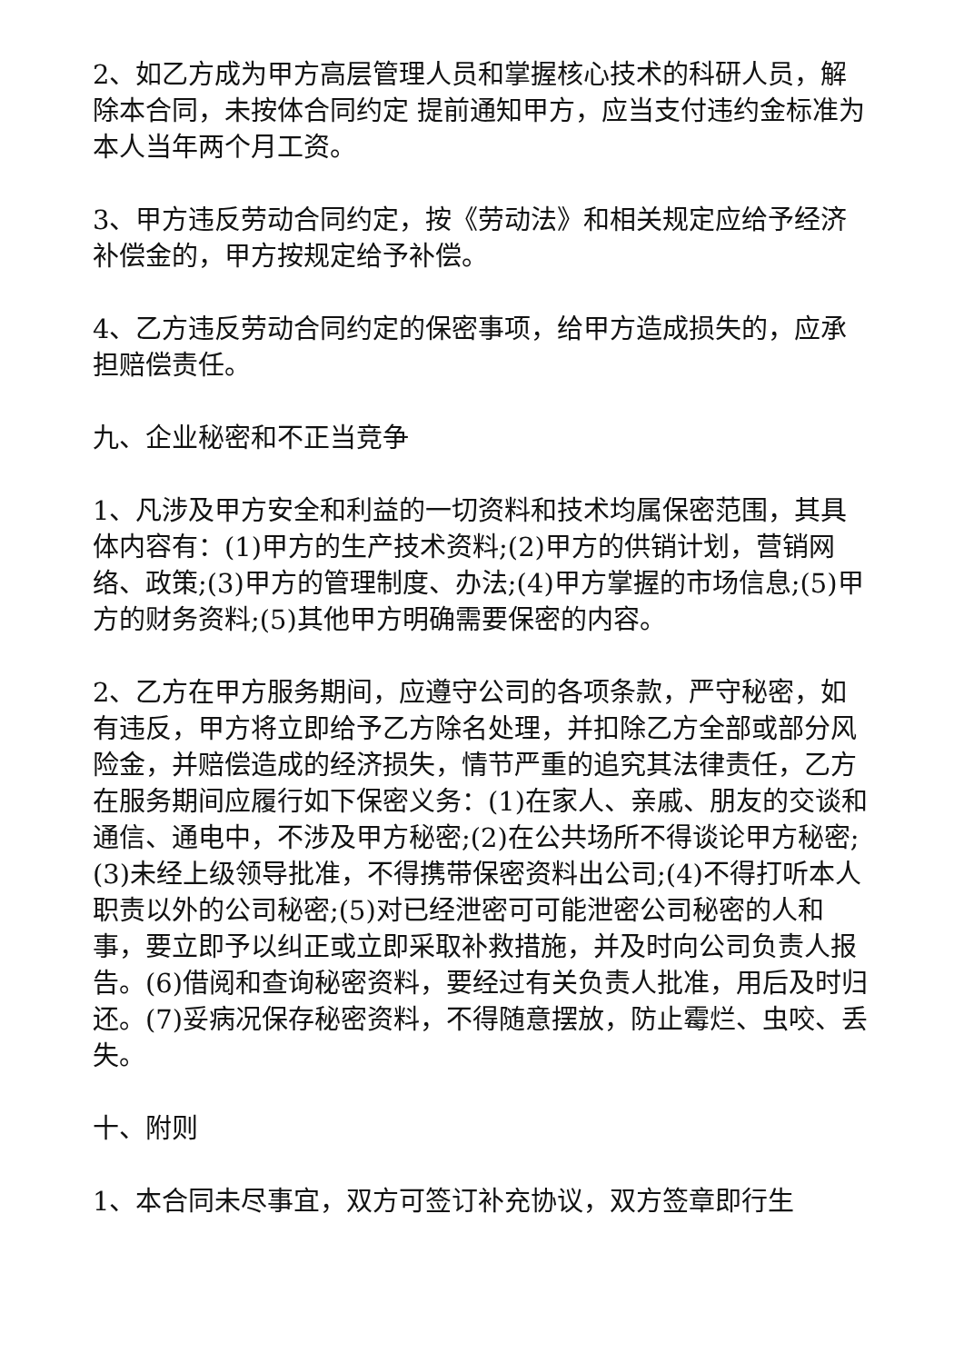2、如乙方成为甲方高层管理人员和掌握核心技术的科研人员，解除本合同，未按体合同约定 提前通知甲方，应当支付违约金标准为本人当年两个月工资。
3、甲方违反劳动合同约定，按《劳动法》和相关规定应给予经济补偿金的，甲方按规定给予补偿。
4、乙方违反劳动合同约定的保密事项，给甲方造成损失的，应承担赔偿责任。
九、企业秘密和不正当竞争
1、凡涉及甲方安全和利益的一切资料和技术均属保密范围，其具体内容有：(1)甲方的生产技术资料;(2)甲方的供销计划，营销网络、政策;(3)甲方的管理制度、办法;(4)甲方掌握的市场信息;(5)甲方的财务资料;(5)其他甲方明确需要保密的内容。
2、乙方在甲方服务期间，应遵守公司的各项条款，严守秘密，如有违反，甲方将立即给予乙方除名处理，并扣除乙方全部或部分风险金，并赔偿造成的经济损失，情节严重的追究其法律责任，乙方在服务期间应履行如下保密义务：(1)在家人、亲戚、朋友的交谈和通信、通电中，不涉及甲方秘密;(2)在公共场所不得谈论甲方秘密;(3)未经上级领导批准，不得携带保密资料出公司;(4)不得打听本人职责以外的公司秘密;(5)对已经泄密可可能泄密公司秘密的人和事，要立即予以纠正或立即采取补救措施，并及时向公司负责人报告。(6)借阅和查询秘密资料，要经过有关负责人批准，用后及时归还。(7)妥病况保存秘密资料，不得随意摆放，防止霉烂、虫咬、丢失。
十、附则
1、本合同未尽事宜，双方可签订补充协议，双方签章即行生